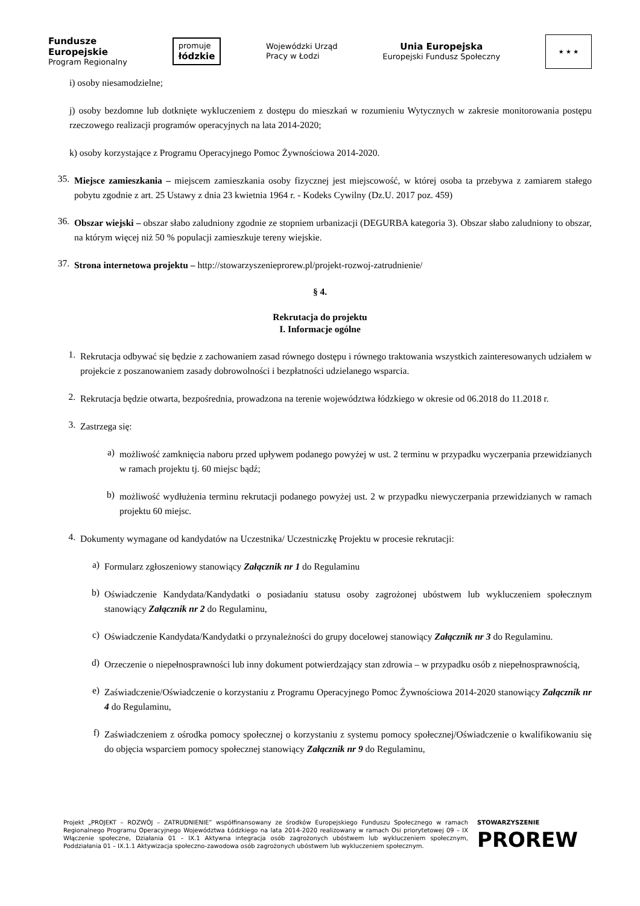Fundusze
Europejskie
Program Regionalny
promuje
łódzkie
Wojewódzki Urząd
Pracy w Łodzi
Unia Europejska
Europejski Fundusz Społeczny
★ ★ ★
i) osoby niesamodzielne;
j) osoby bezdomne lub dotknięte wykluczeniem z dostępu do mieszkań w rozumieniu Wytycznych w zakresie monitorowania postępu rzeczowego realizacji programów operacyjnych na lata 2014-2020;
k) osoby korzystające z Programu Operacyjnego Pomoc Żywnościowa 2014-2020.
35.
Miejsce zamieszkania – miejscem zamieszkania osoby fizycznej jest miejscowość, w której osoba ta przebywa z zamiarem stałego pobytu zgodnie z art. 25 Ustawy z dnia 23 kwietnia 1964 r. - Kodeks Cywilny (Dz.U. 2017 poz. 459)
36.
Obszar wiejski – obszar słabo zaludniony zgodnie ze stopniem urbanizacji (DEGURBA kategoria 3). Obszar słabo zaludniony to obszar, na którym więcej niż 50 % populacji zamieszkuje tereny wiejskie.
37.
Strona internetowa projektu – http://stowarzyszenieprorew.pl/projekt-rozwoj-zatrudnienie/
§ 4.
Rekrutacja do projektu
I. Informacje ogólne
1.
Rekrutacja odbywać się będzie z zachowaniem zasad równego dostępu i równego traktowania wszystkich zainteresowanych udziałem w projekcie z poszanowaniem zasady dobrowolności i bezpłatności udzielanego wsparcia.
2.
Rekrutacja będzie otwarta, bezpośrednia, prowadzona na terenie województwa łódzkiego w okresie od 06.2018 do 11.2018 r.
3.
Zastrzega się:
a)
możliwość zamknięcia naboru przed upływem podanego powyżej w ust. 2 terminu w przypadku wyczerpania przewidzianych w ramach projektu tj. 60 miejsc bądź;
b)
możliwość wydłużenia terminu rekrutacji podanego powyżej ust. 2 w przypadku niewyczerpania przewidzianych w ramach projektu 60 miejsc.
4.
Dokumenty wymagane od kandydatów na Uczestnika/ Uczestniczkę Projektu w procesie rekrutacji:
a)
Formularz zgłoszeniowy stanowiący Załącznik nr 1 do Regulaminu
b)
Oświadczenie Kandydata/Kandydatki o posiadaniu statusu osoby zagrożonej ubóstwem lub wykluczeniem społecznym stanowiący Załącznik nr 2 do Regulaminu,
c)
Oświadczenie Kandydata/Kandydatki o przynależności do grupy docelowej stanowiący Załącznik nr 3 do Regulaminu.
d)
Orzeczenie o niepełnosprawności lub inny dokument potwierdzający stan zdrowia – w przypadku osób z niepełnosprawnością,
e)
Zaświadczenie/Oświadczenie o korzystaniu z Programu Operacyjnego Pomoc Żywnościowa 2014-2020 stanowiący Załącznik nr 4 do Regulaminu,
f)
Zaświadczeniem z ośrodka pomocy społecznej o korzystaniu z systemu pomocy społecznej/Oświadczenie o kwalifikowaniu się do objęcia wsparciem pomocy społecznej stanowiący Załącznik nr 9 do Regulaminu,
Projekt „PROJEKT – ROZWÓJ – ZATRUDNIENIE” współfinansowany ze środków Europejskiego Funduszu Społecznego w ramach Regionalnego Programu Operacyjnego Województwa Łódzkiego na lata 2014-2020 realizowany w ramach Osi priorytetowej 09 – IX Włączenie społeczne, Działania 01 – IX.1 Aktywna integracja osób zagrożonych ubóstwem lub wykluczeniem społecznym, Poddziałania 01 – IX.1.1 Aktywizacja społeczno-zawodowa osób zagrożonych ubóstwem lub wykluczeniem społecznym.
STOWARZYSZENIE
PROREW